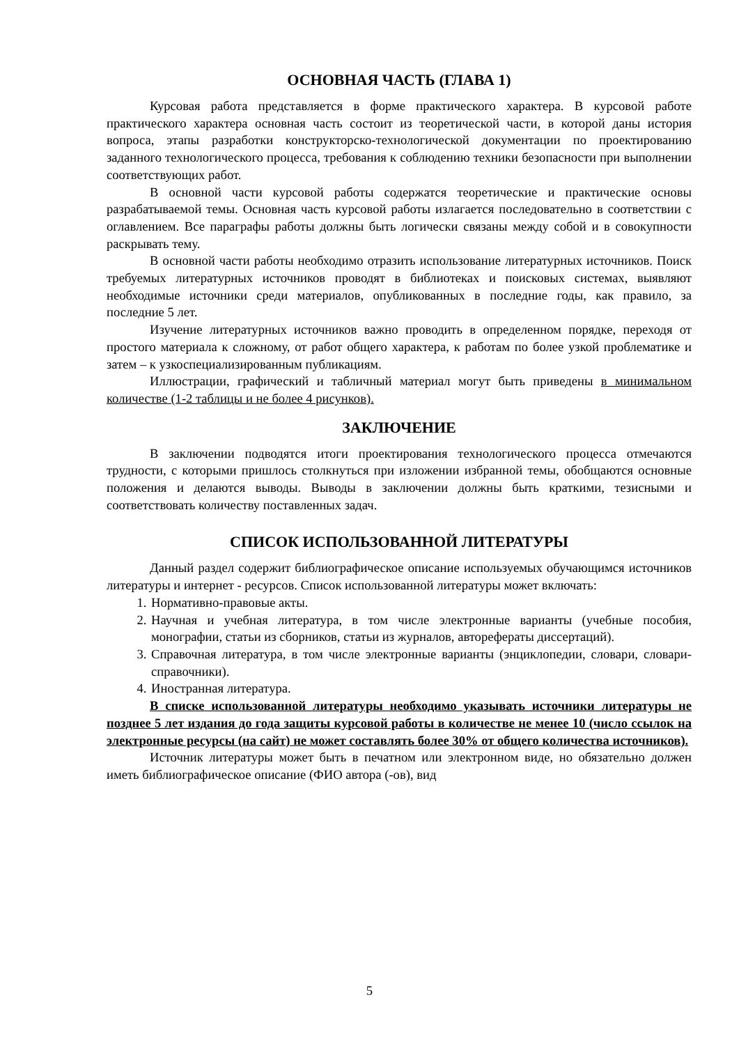ОСНОВНАЯ ЧАСТЬ (ГЛАВА 1)
Курсовая работа представляется в форме практического характера. В курсовой работе практического характера основная часть состоит из теоретической части, в которой даны история вопроса, этапы разработки конструкторско-технологической документации по проектированию заданного технологического процесса, требования к соблюдению техники безопасности при выполнении соответствующих работ.
В основной части курсовой работы содержатся теоретические и практические основы разрабатываемой темы. Основная часть курсовой работы излагается последовательно в соответствии с оглавлением. Все параграфы работы должны быть логически связаны между собой и в совокупности раскрывать тему.
В основной части работы необходимо отразить использование литературных источников. Поиск требуемых литературных источников проводят в библиотеках и поисковых системах, выявляют необходимые источники среди материалов, опубликованных в последние годы, как правило, за последние 5 лет.
Изучение литературных источников важно проводить в определенном порядке, переходя от простого материала к сложному, от работ общего характера, к работам по более узкой проблематике и затем – к узкоспециализированным публикациям.
Иллюстрации, графический и табличный материал могут быть приведены в минимальном количестве (1-2 таблицы и не более 4 рисунков).
ЗАКЛЮЧЕНИЕ
В заключении подводятся итоги проектирования технологического процесса отмечаются трудности, с которыми пришлось столкнуться при изложении избранной темы, обобщаются основные положения и делаются выводы. Выводы в заключении должны быть краткими, тезисными и соответствовать количеству поставленных задач.
СПИСОК ИСПОЛЬЗОВАННОЙ ЛИТЕРАТУРЫ
Данный раздел содержит библиографическое описание используемых обучающимся источников литературы и интернет - ресурсов. Список использованной литературы может включать:
1. Нормативно-правовые акты.
2. Научная и учебная литература, в том числе электронные варианты (учебные пособия, монографии, статьи из сборников, статьи из журналов, авторефераты диссертаций).
3. Справочная литература, в том числе электронные варианты (энциклопедии, словари, словари-справочники).
4. Иностранная литература.
В списке использованной литературы необходимо указывать источники литературы не позднее 5 лет издания до года защиты курсовой работы в количестве не менее 10 (число ссылок на электронные ресурсы (на сайт) не может составлять более 30% от общего количества источников).
Источник литературы может быть в печатном или электронном виде, но обязательно должен иметь библиографическое описание (ФИО автора (-ов), вид
5